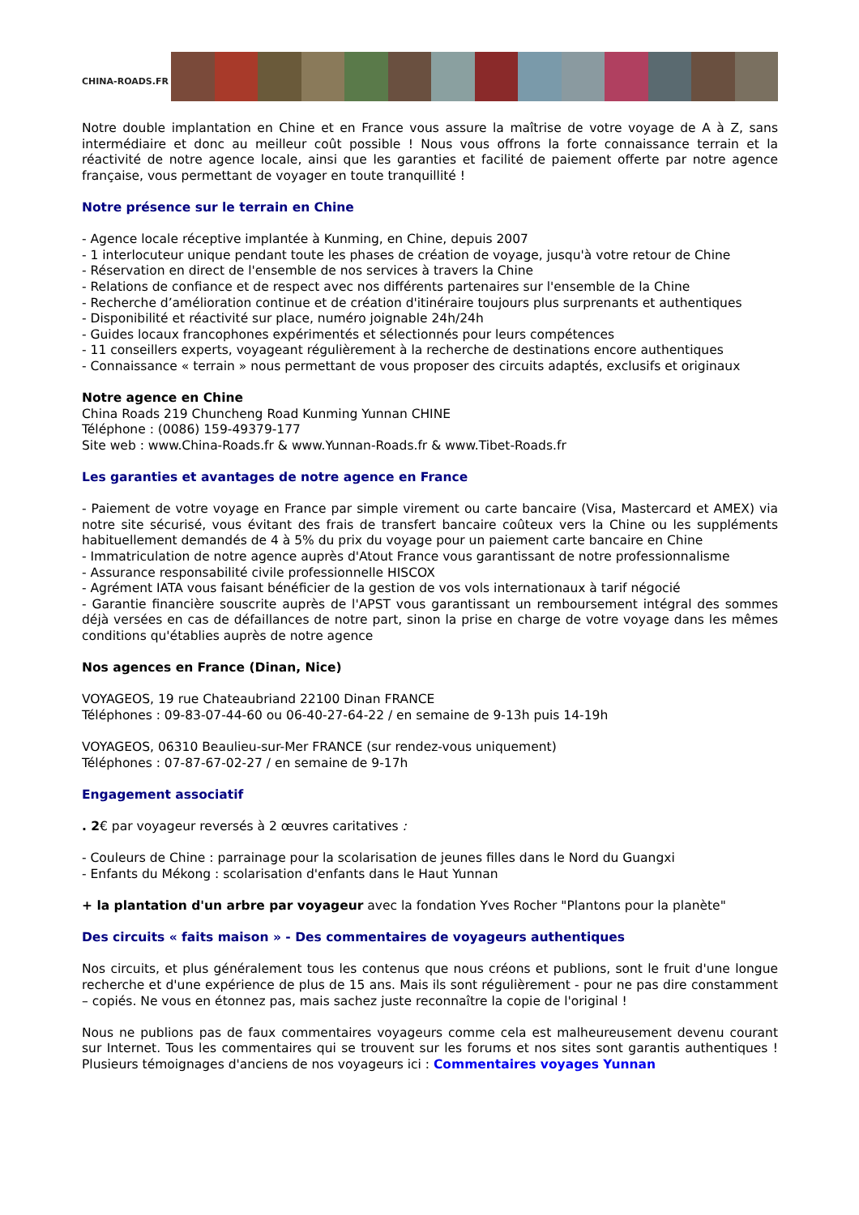CHINA-ROADS.FR
Notre double implantation en Chine et en France vous assure la maîtrise de votre voyage de A à Z, sans intermédiaire et donc au meilleur coût possible ! Nous vous offrons la forte connaissance terrain et la réactivité de notre agence locale, ainsi que les garanties et facilité de paiement offerte par notre agence française, vous permettant de voyager en toute tranquillité !
Notre présence sur le terrain en Chine
- Agence locale réceptive implantée à Kunming, en Chine, depuis 2007
- 1 interlocuteur unique pendant toute les phases de création de voyage, jusqu'à votre retour de Chine
- Réservation en direct de l'ensemble de nos services à travers la Chine
- Relations de confiance et de respect avec nos différents partenaires sur l'ensemble de la Chine
- Recherche d’amélioration continue et de création d'itinéraire toujours plus surprenants et authentiques
- Disponibilité et réactivité sur place, numéro joignable 24h/24h
- Guides locaux francophones expérimentés et sélectionnés pour leurs compétences
- 11 conseillers experts, voyageant régulièrement à la recherche de destinations encore authentiques
- Connaissance « terrain » nous permettant de vous proposer des circuits adaptés, exclusifs et originaux
Notre agence en Chine
China Roads 219 Chuncheng Road Kunming Yunnan CHINE
Téléphone : (0086) 159-49379-177
Site web : www.China-Roads.fr & www.Yunnan-Roads.fr & www.Tibet-Roads.fr
Les garanties et avantages de notre agence en France
- Paiement de votre voyage en France par simple virement ou carte bancaire (Visa, Mastercard et AMEX) via notre site sécurisé, vous évitant des frais de transfert bancaire coûteux vers la Chine ou les suppléments habituellement demandés de 4 à 5% du prix du voyage pour un paiement carte bancaire en Chine
- Immatriculation de notre agence auprès d'Atout France vous garantissant de notre professionnalisme
- Assurance responsabilité civile professionnelle HISCOX
- Agrément IATA vous faisant bénéficier de la gestion de vos vols internationaux à tarif négocié
- Garantie financière souscrite auprès de l'APST vous garantissant un remboursement intégral des sommes déjà versées en cas de défaillances de notre part, sinon la prise en charge de votre voyage dans les mêmes conditions qu'établies auprès de notre agence
Nos agences en France (Dinan, Nice)
VOYAGEOS, 19 rue Chateaubriand 22100 Dinan FRANCE
Téléphones : 09-83-07-44-60 ou 06-40-27-64-22 / en semaine de 9-13h puis 14-19h
VOYAGEOS, 06310 Beaulieu-sur-Mer FRANCE (sur rendez-vous uniquement)
Téléphones : 07-87-67-02-27 / en semaine de 9-17h
Engagement associatif
. 2€ par voyageur reversés à 2 œuvres caritatives :
- Couleurs de Chine : parrainage pour la scolarisation de jeunes filles dans le Nord du Guangxi
- Enfants du Mékong : scolarisation d'enfants dans le Haut Yunnan
+ la plantation d'un arbre par voyageur avec la fondation Yves Rocher "Plantons pour la planète"
Des circuits « faits maison » - Des commentaires de voyageurs authentiques
Nos circuits, et plus généralement tous les contenus que nous créons et publions, sont le fruit d'une longue recherche et d'une expérience de plus de 15 ans. Mais ils sont régulièrement - pour ne pas dire constamment – copiés. Ne vous en étonnez pas, mais sachez juste reconnaître la copie de l'original !
Nous ne publions pas de faux commentaires voyageurs comme cela est malheureusement devenu courant sur Internet. Tous les commentaires qui se trouvent sur les forums et nos sites sont garantis authentiques ! Plusieurs témoignages d'anciens de nos voyageurs ici : Commentaires voyages Yunnan